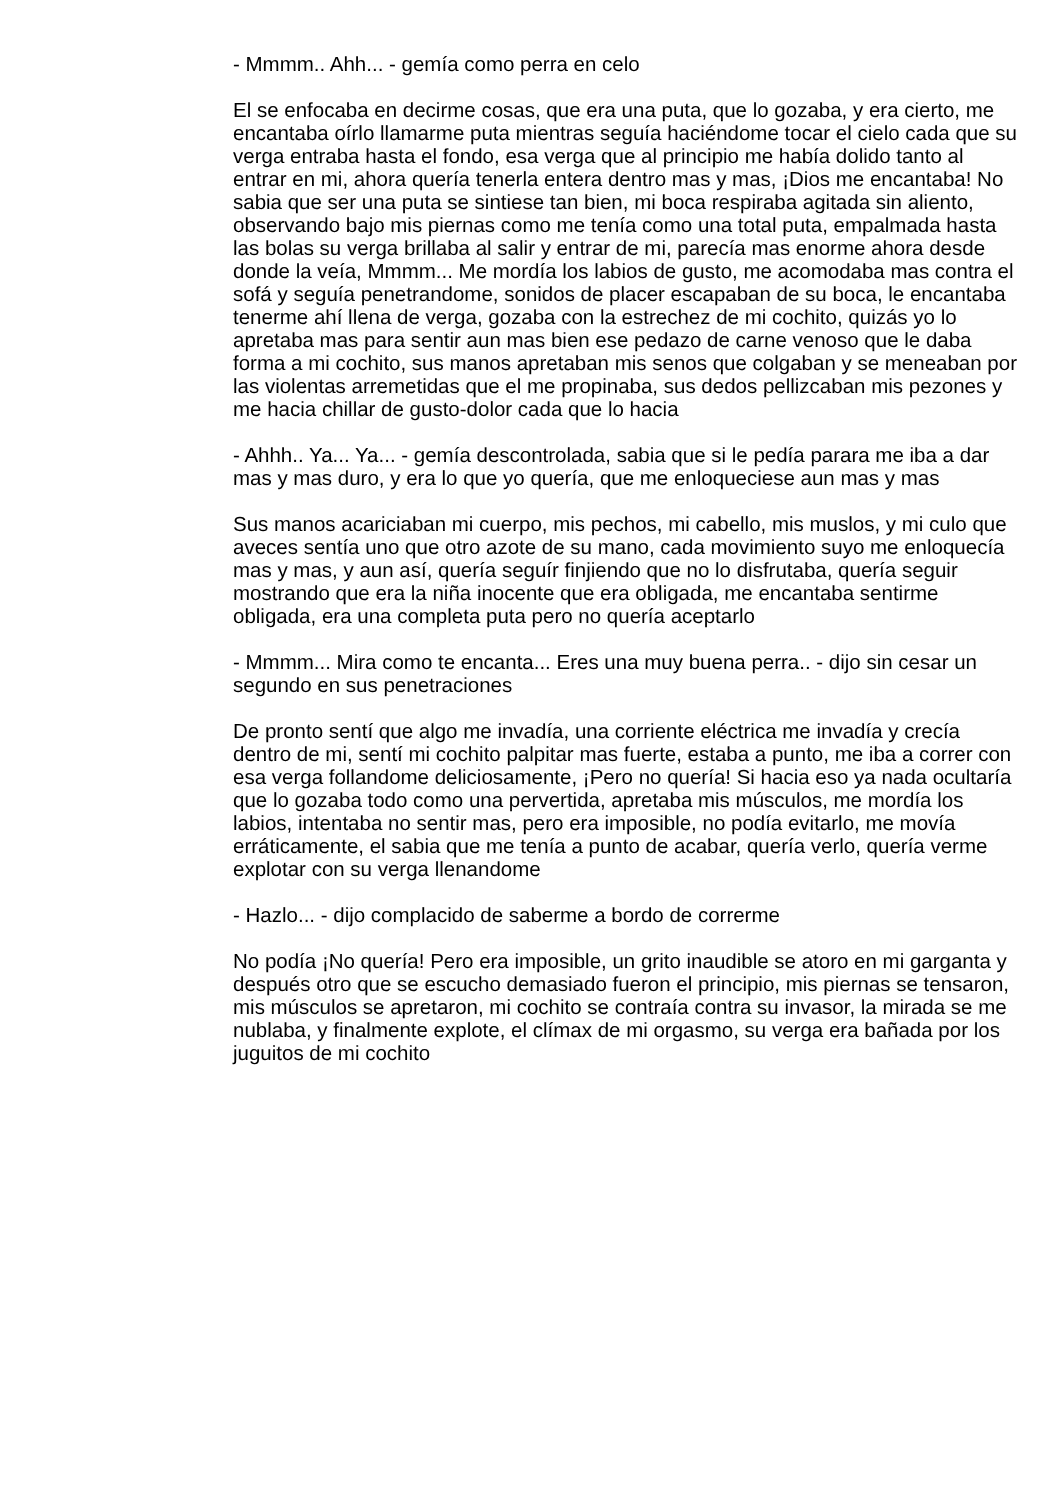- Mmmm.. Ahh... - gemía como perra en celo
El se enfocaba en decirme cosas, que era una puta, que lo gozaba, y era cierto, me encantaba oírlo llamarme puta mientras seguía haciéndome tocar el cielo cada que su verga entraba hasta el fondo, esa verga que al principio me había dolido tanto al entrar en mi, ahora quería tenerla entera dentro mas y mas, ¡Dios me encantaba! No sabia que ser una puta se sintiese tan bien, mi boca respiraba agitada sin aliento, observando bajo mis piernas como me tenía como una total puta, empalmada hasta las bolas su verga brillaba al salir y entrar de mi, parecía mas enorme ahora desde donde la veía, Mmmm... Me mordía los labios de gusto, me acomodaba mas contra el sofá y seguía penetrandome, sonidos de placer escapaban de su boca, le encantaba tenerme ahí llena de verga, gozaba con la estrechez de mi cochito, quizás yo lo apretaba mas para sentir aun mas bien ese pedazo de carne venoso que le daba forma a mi cochito, sus manos apretaban mis senos que colgaban y se meneaban por las violentas arremetidas que el me propinaba, sus dedos pellizcaban mis pezones y me hacia chillar de gusto-dolor cada que lo hacia
- Ahhh.. Ya... Ya... - gemía descontrolada, sabia que si le pedía parara me iba a dar mas y mas duro, y era lo que yo quería, que me enloqueciese aun mas y mas
Sus manos acariciaban mi cuerpo, mis pechos, mi cabello, mis muslos, y mi culo que aveces sentía uno que otro azote de su mano, cada movimiento suyo me enloquecía mas y mas, y aun así, quería seguír finjiendo que no lo disfrutaba, quería seguir mostrando que era la niña inocente que era obligada, me encantaba sentirme obligada, era una completa puta pero no quería aceptarlo
- Mmmm... Mira como te encanta... Eres una muy buena perra.. - dijo sin cesar un segundo en sus penetraciones
De pronto sentí que algo me invadía, una corriente eléctrica me invadía y crecía dentro de mi, sentí mi cochito palpitar mas fuerte, estaba a punto, me iba a correr con esa verga follandome deliciosamente, ¡Pero no quería! Si hacia eso ya nada ocultaría que lo gozaba todo como una pervertida, apretaba mis músculos, me mordía los labios, intentaba no sentir mas, pero era imposible, no podía evitarlo, me movía erráticamente, el sabia que me tenía a punto de acabar, quería verlo, quería verme explotar con su verga llenandome
- Hazlo... - dijo complacido de saberme a bordo de correrme
No podía ¡No quería! Pero era imposible, un grito inaudible se atoro en mi garganta y después otro que se escucho demasiado fueron el principio, mis piernas se tensaron, mis músculos se apretaron, mi cochito se contraía contra su invasor, la mirada se me nublaba, y finalmente explote, el clímax de mi orgasmo, su verga era bañada por los juguitos de mi cochito